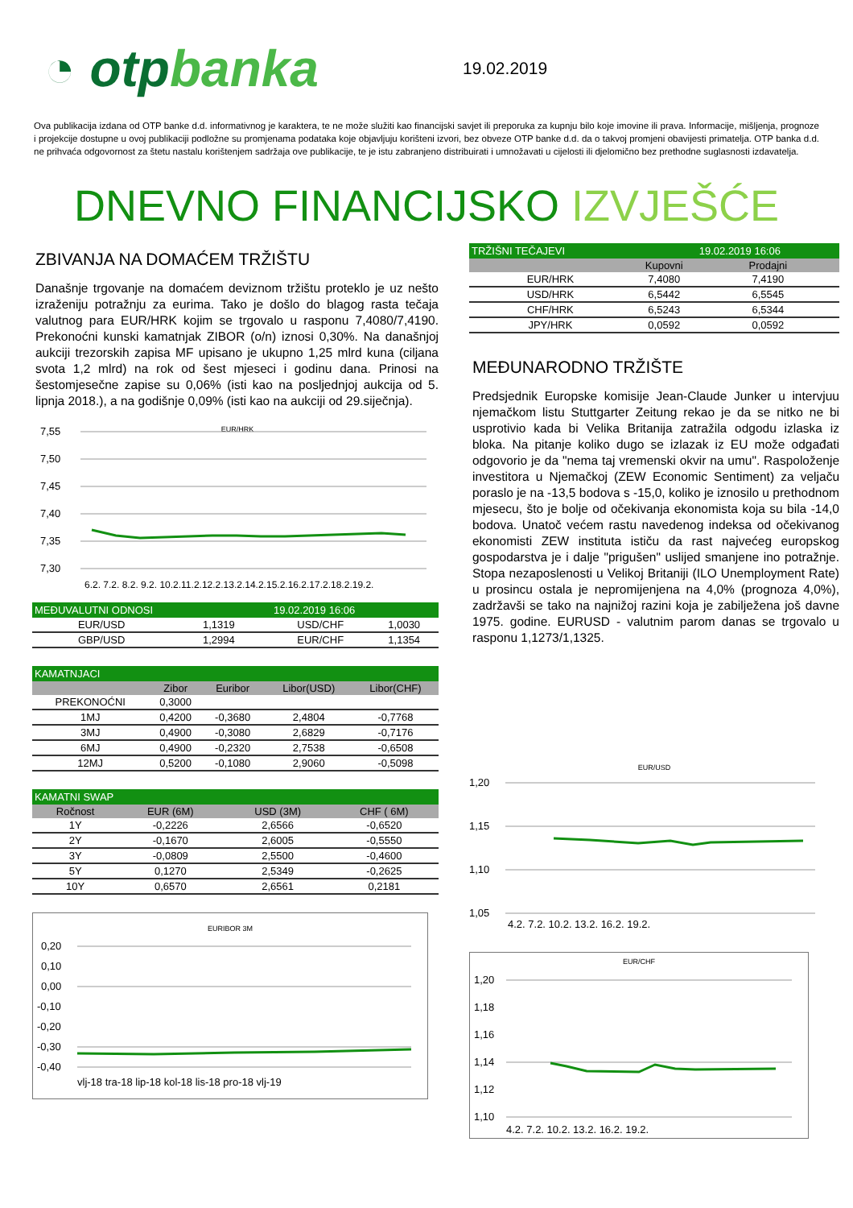◔ otpbanka
19.02.2019
Ova publikacija izdana od OTP banke d.d. informativnog je karaktera, te ne može služiti kao financijski savjet ili preporuka za kupnju bilo koje imovine ili prava. Informacije, mišljenja, prognoze i projekcije dostupne u ovoj publikaciji podložne su promjenama podataka koje objavljuju korišteni izvori, bez obveze OTP banke d.d. da o takvoj promjeni obavijesti primatelja. OTP banka d.d. ne prihvaća odgovornost za štetu nastalu korištenjem sadržaja ove publikacije, te je istu zabranjeno distribuirati i umnožavati u cijelosti ili djelomično bez prethodne suglasnosti izdavatelja.
DNEVNO FINANCIJSKO IZVJEŠĆE
ZBIVANJA NA DOMAĆEM TRŽIŠTU
Današnje trgovanje na domaćem deviznom tržištu proteklo je uz nešto izraženiju potražnju za eurima. Tako je došlo do blagog rasta tečaja valutnog para EUR/HRK kojim se trgovalo u rasponu 7,4080/7,4190. Prekonoćni kunski kamatnjak ZIBOR (o/n) iznosi 0,30%. Na današnjoj aukciji trezorskih zapisa MF upisano je ukupno 1,25 mlrd kuna (ciljana svota 1,2 mlrd) na rok od šest mjeseci i godinu dana. Prinosi na šestomjesečne zapise su 0,06% (isti kao na posljednjoj aukcija od 5. lipnja 2018.), a na godišnje 0,09% (isti kao na aukciji od 29.siječnja).
EUR/HRK
7,55
7,50
7,45
7,40
7,35
7,30
6.2. 7.2. 8.2. 9.2. 10.2.11.2.12.2.13.2.14.2.15.2.16.2.17.2.18.2.19.2.
| MEĐUVALUTNI ODNOSI | | | 19.02.2019 16:06 | |
| --- | --- | --- | --- | --- |
| EUR/USD | 1,1319 | | USD/CHF | 1,0030 |
| GBP/USD | 1,2994 | | EUR/CHF | 1,1354 |
| KAMATNJACI | | | | | |
| --- | --- | --- | --- | --- | --- |
| | Zibor | Euribor | | Libor(USD) | Libor(CHF) |
| PREKONOĆNI | 0,3000 | | | | |
| 1MJ | 0,4200 | -0,3680 | | 2,4804 | -0,7768 |
| 3MJ | 0,4900 | -0,3080 | | 2,6829 | -0,7176 |
| 6MJ | 0,4900 | -0,2320 | | 2,7538 | -0,6508 |
| 12MJ | 0,5200 | -0,1080 | | 2,9060 | -0,5098 |
| KAMATNI SWAP | | | | |
| --- | --- | --- | --- | --- |
| Ročnost | EUR (6M) | | USD (3M) | CHF ( 6M) |
| 1Y | -0,2226 | | 2,6566 | -0,6520 |
| 2Y | -0,1670 | | 2,6005 | -0,5550 |
| 3Y | -0,0809 | | 2,5500 | -0,4600 |
| 5Y | 0,1270 | | 2,5349 | -0,2625 |
| 10Y | 0,6570 | | 2,6561 | 0,2181 |
EURIBOR 3M
0,20
0,10
0,00
-0,10
-0,20
-0,30
-0,40
vlj-18 tra-18 lip-18 kol-18 lis-18 pro-18 vlj-19
| TRŽIŠNI TEČAJEVI | | 19.02.2019 16:06 |
| --- | --- | --- |
| | Kupovni | Prodajni |
| EUR/HRK | 7,4080 | 7,4190 |
| USD/HRK | 6,5442 | 6,5545 |
| CHF/HRK | 6,5243 | 6,5344 |
| JPY/HRK | 0,0592 | 0,0592 |
MEĐUNARODNO TRŽIŠTE
Predsjednik Europske komisije Jean-Claude Junker u intervjuu njemačkom listu Stuttgarter Zeitung rekao je da se nitko ne bi usprotivio kada bi Velika Britanija zatražila odgodu izlaska iz bloka. Na pitanje koliko dugo se izlazak iz EU može odgađati odgovorio je da "nema taj vremenski okvir na umu". Raspoloženje investitora u Njemačkoj (ZEW Economic Sentiment) za veljaču poraslo je na -13,5 bodova s -15,0, koliko je iznosilo u prethodnom mjesecu, što je bolje od očekivanja ekonomista koja su bila -14,0 bodova. Unatoč većem rastu navedenog indeksa od očekivanog ekonomisti ZEW instituta ističu da rast najvećeg europskog gospodarstva je i dalje "prigušen" uslijed smanjene ino potražnje. Stopa nezaposlenosti u Velikoj Britaniji (ILO Unemployment Rate) u prosincu ostala je nepromijenjena na 4,0% (prognoza 4,0%), zadržavši se tako na najnižoj razini koja je zabilježena još davne 1975. godine. EURUSD - valutnim parom danas se trgovalo u rasponu 1,1273/1,1325.
EUR/USD
1,20
1,15
1,10
1,05
4.2. 7.2. 10.2. 13.2. 16.2. 19.2.
EUR/CHF
1,20
1,18
1,16
1,14
1,12
1,10
4.2. 7.2. 10.2. 13.2. 16.2. 19.2.